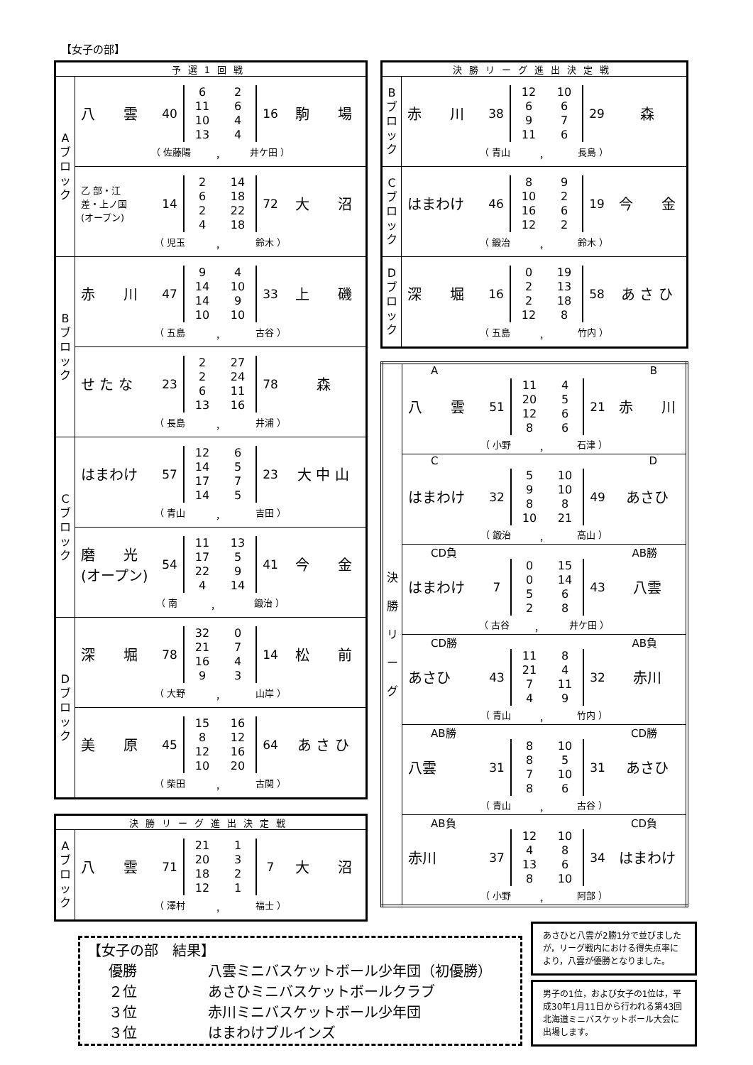【女子の部】
| 予選1回戦 | |
| --- | --- |
| A ブ ロ ッ ク | 八 雲 40 / 6 / 2 / / 11 / 6 / / 10 / 4 / / 13 / 4 / 16 駒 場 （ 佐藤陽 ， 井ケ田 ） |
| | 乙 部・江 差・上ノ国 (オープン) 14 / 2 / 14 / / 6 / 18 / / 2 / 22 / / 4 / 18 / 72 大 沼 （ 児玉 ， 鈴木 ） |
| B ブ ロ ッ ク | 赤 川 47 / 9 / 4 / / 14 / 10 / / 14 / 9 / / 10 / 10 / 33 上 磯 （ 五島 ， 古谷 ） |
| | せ た な 23 / 2 / 27 / / 2 / 24 / / 6 / 11 / / 13 / 16 / 78 森 （ 長島 ， 井浦 ） |
| C ブ ロ ッ ク | はまわけ 57 / 12 / 6 / / 14 / 5 / / 17 / 7 / / 14 / 5 / 23 大 中 山 （ 青山 ， 吉田 ） |
| | 磨 光 (オープン) 54 / 11 / 13 / / 17 / 5 / / 22 / 9 / / 4 / 14 / 41 今 金 （ 南 ， 鍛治 ） |
| D ブ ロ ッ ク | 深 堀 78 / 32 / 0 / / 21 / 7 / / 16 / 4 / / 9 / 3 / 14 松 前 （ 大野 ， 山岸 ） |
| | 美 原 45 / 15 / 16 / / 8 / 12 / / 12 / 16 / / 10 / 20 / 64 あ さ ひ （ 柴田 ， 古関 ） |
| 決勝リーグ進出決定戦 | |
| --- | --- |
| A ブ ロ ッ ク | 八 雲 71 / 21 / 1 / / 20 / 3 / / 18 / 2 / / 12 / 1 / 7 大 沼 （ 澤村 ， 福士 ） |
| 決勝リーグ進出決定戦 | |
| --- | --- |
| B ブ ロ ッ ク | 赤 川 38 / 12 / 10 / / 6 / 6 / / 9 / 7 / / 11 / 6 / 29 森 （ 青山 ， 長島 ） |
| C ブ ロ ッ ク | はまわけ 46 / 8 / 9 / / 10 / 2 / / 16 / 6 / / 12 / 2 / 19 今 金 （ 鍛治 ， 鈴木 ） |
| D ブ ロ ッ ク | 深 堀 16 / 0 / 19 / / 2 / 13 / / 2 / 18 / / 12 / 8 / 58 あ さ ひ （ 五島 ， 竹内 ） |
| 決 勝 リ ー グ | A B 八 雲 51 / 11 / 4 / / 20 / 5 / / 12 / 6 / / 8 / 6 / 21 赤 川 （ 小野 ， 石津 ） |
| | C D はまわけ 32 / 5 / 10 / / 9 / 10 / / 8 / 8 / / 10 / 21 / 49 あさひ （ 鍛治 ， 高山 ） |
| | CD負 AB勝 はまわけ 7 / 0 / 15 / / 0 / 14 / / 5 / 6 / / 2 / 8 / 43 八雲 （ 古谷 ， 井ケ田 ） |
| | CD勝 AB負 あさひ 43 / 11 / 8 / / 21 / 4 / / 7 / 11 / / 4 / 9 / 32 赤川 （ 青山 ， 竹内 ） |
| | AB勝 CD勝 八雲 31 / 8 / 10 / / 8 / 5 / / 7 / 10 / / 8 / 6 / 31 あさひ （ 青山 ， 古谷 ） |
| | AB負 CD負 赤川 37 / 12 / 10 / / 4 / 8 / / 13 / 6 / / 8 / 10 / 34 はまわけ （ 小野 ， 阿部 ） |
【女子の部　結果】
優勝 八雲ミニバスケットボール少年団（初優勝）
２位 あさひミニバスケットボールクラブ
３位 赤川ミニバスケットボール少年団
３位 はまわけブルインズ
あさひと八雲が2勝1分で並びましたが，リーグ戦内における得失点率により，八雲が優勝となりました。
男子の1位，および女子の1位は，平成30年1月11日から行われる第43回北海道ミニバスケットボール大会に出場します。